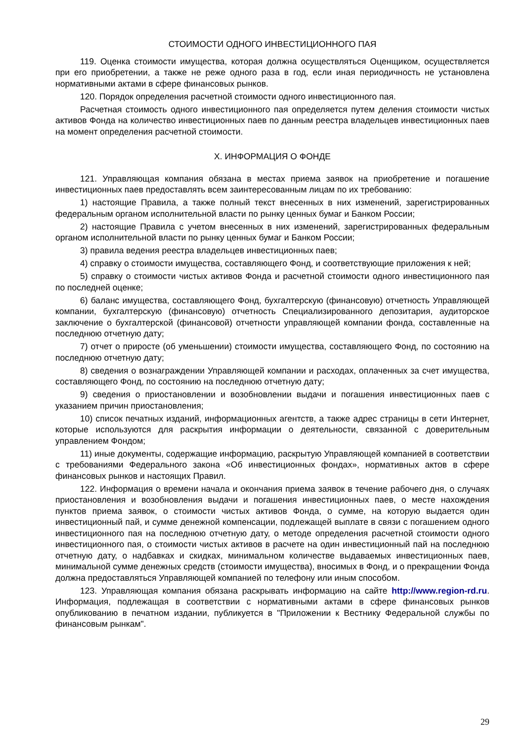СТОИМОСТИ ОДНОГО ИНВЕСТИЦИОННОГО ПАЯ
119. Оценка стоимости имущества, которая должна осуществляться Оценщиком, осуществляется при его приобретении, а также не реже одного раза в год, если иная периодичность не установлена нормативными актами в сфере финансовых рынков.
120. Порядок определения расчетной стоимости одного инвестиционного пая.
Расчетная стоимость одного инвестиционного пая определяется путем деления стоимости чистых активов Фонда на количество инвестиционных паев по данным реестра владельцев инвестиционных паев на момент определения расчетной стоимости.
X. ИНФОРМАЦИЯ О ФОНДЕ
121. Управляющая компания обязана в местах приема заявок на приобретение и погашение инвестиционных паев предоставлять всем заинтересованным лицам по их требованию:
1) настоящие Правила, а также полный текст внесенных в них изменений, зарегистрированных федеральным органом исполнительной власти по рынку ценных бумаг и Банком России;
2) настоящие Правила с учетом внесенных в них изменений, зарегистрированных федеральным органом исполнительной власти по рынку ценных бумаг и Банком России;
3) правила ведения реестра владельцев инвестиционных паев;
4) справку о стоимости имущества, составляющего Фонд, и соответствующие приложения к ней;
5) справку о стоимости чистых активов Фонда и расчетной стоимости одного инвестиционного пая по последней оценке;
6) баланс имущества, составляющего Фонд, бухгалтерскую (финансовую) отчетность Управляющей компании, бухгалтерскую (финансовую) отчетность Специализированного депозитария, аудиторское заключение о бухгалтерской (финансовой) отчетности управляющей компании фонда, составленные на последнюю отчетную дату;
7) отчет о приросте (об уменьшении) стоимости имущества, составляющего Фонд, по состоянию на последнюю отчетную дату;
8) сведения о вознаграждении Управляющей компании и расходах, оплаченных за счет имущества, составляющего Фонд, по состоянию на последнюю отчетную дату;
9) сведения о приостановлении и возобновлении выдачи и погашения инвестиционных паев с указанием причин приостановления;
10) список печатных изданий, информационных агентств, а также адрес страницы в сети Интернет, которые используются для раскрытия информации о деятельности, связанной с доверительным управлением Фондом;
11) иные документы, содержащие информацию, раскрытую Управляющей компанией в соответствии с требованиями Федерального закона «Об инвестиционных фондах», нормативных актов в сфере финансовых рынков и настоящих Правил.
122. Информация о времени начала и окончания приема заявок в течение рабочего дня, о случаях приостановления и возобновления выдачи и погашения инвестиционных паев, о месте нахождения пунктов приема заявок, о стоимости чистых активов Фонда, о сумме, на которую выдается один инвестиционный пай, и сумме денежной компенсации, подлежащей выплате в связи с погашением одного инвестиционного пая на последнюю отчетную дату, о методе определения расчетной стоимости одного инвестиционного пая, о стоимости чистых активов в расчете на один инвестиционный пай на последнюю отчетную дату, о надбавках и скидках, минимальном количестве выдаваемых инвестиционных паев, минимальной сумме денежных средств (стоимости имущества), вносимых в Фонд, и о прекращении Фонда должна предоставляться Управляющей компанией по телефону или иным способом.
123. Управляющая компания обязана раскрывать информацию на сайте http://www.region-rd.ru. Информация, подлежащая в соответствии с нормативными актами в сфере финансовых рынков опубликованию в печатном издании, публикуется в "Приложении к Вестнику Федеральной службы по финансовым рынкам".
29